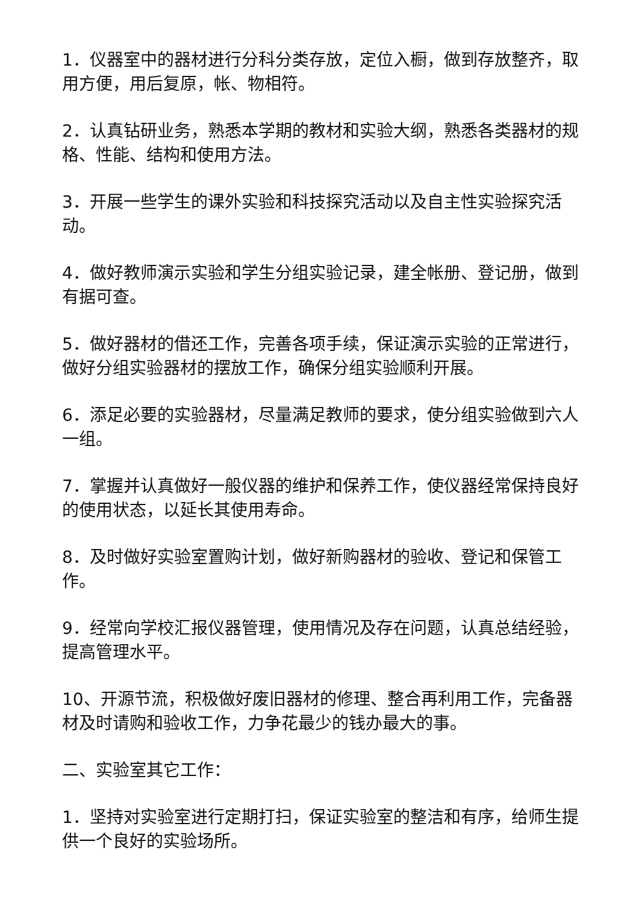1．仪器室中的器材进行分科分类存放，定位入橱，做到存放整齐，取用方便，用后复原，帐、物相符。
2．认真钻研业务，熟悉本学期的教材和实验大纲，熟悉各类器材的规格、性能、结构和使用方法。
3．开展一些学生的课外实验和科技探究活动以及自主性实验探究活动。
4．做好教师演示实验和学生分组实验记录，建全帐册、登记册，做到有据可查。
5．做好器材的借还工作，完善各项手续，保证演示实验的正常进行，做好分组实验器材的摆放工作，确保分组实验顺利开展。
6．添足必要的实验器材，尽量满足教师的要求，使分组实验做到六人一组。
7．掌握并认真做好一般仪器的维护和保养工作，使仪器经常保持良好的使用状态，以延长其使用寿命。
8．及时做好实验室置购计划，做好新购器材的验收、登记和保管工作。
9．经常向学校汇报仪器管理，使用情况及存在问题，认真总结经验，提高管理水平。
10、开源节流，积极做好废旧器材的修理、整合再利用工作，完备器材及时请购和验收工作，力争花最少的钱办最大的事。
二、实验室其它工作：
1．坚持对实验室进行定期打扫，保证实验室的整洁和有序，给师生提供一个良好的实验场所。